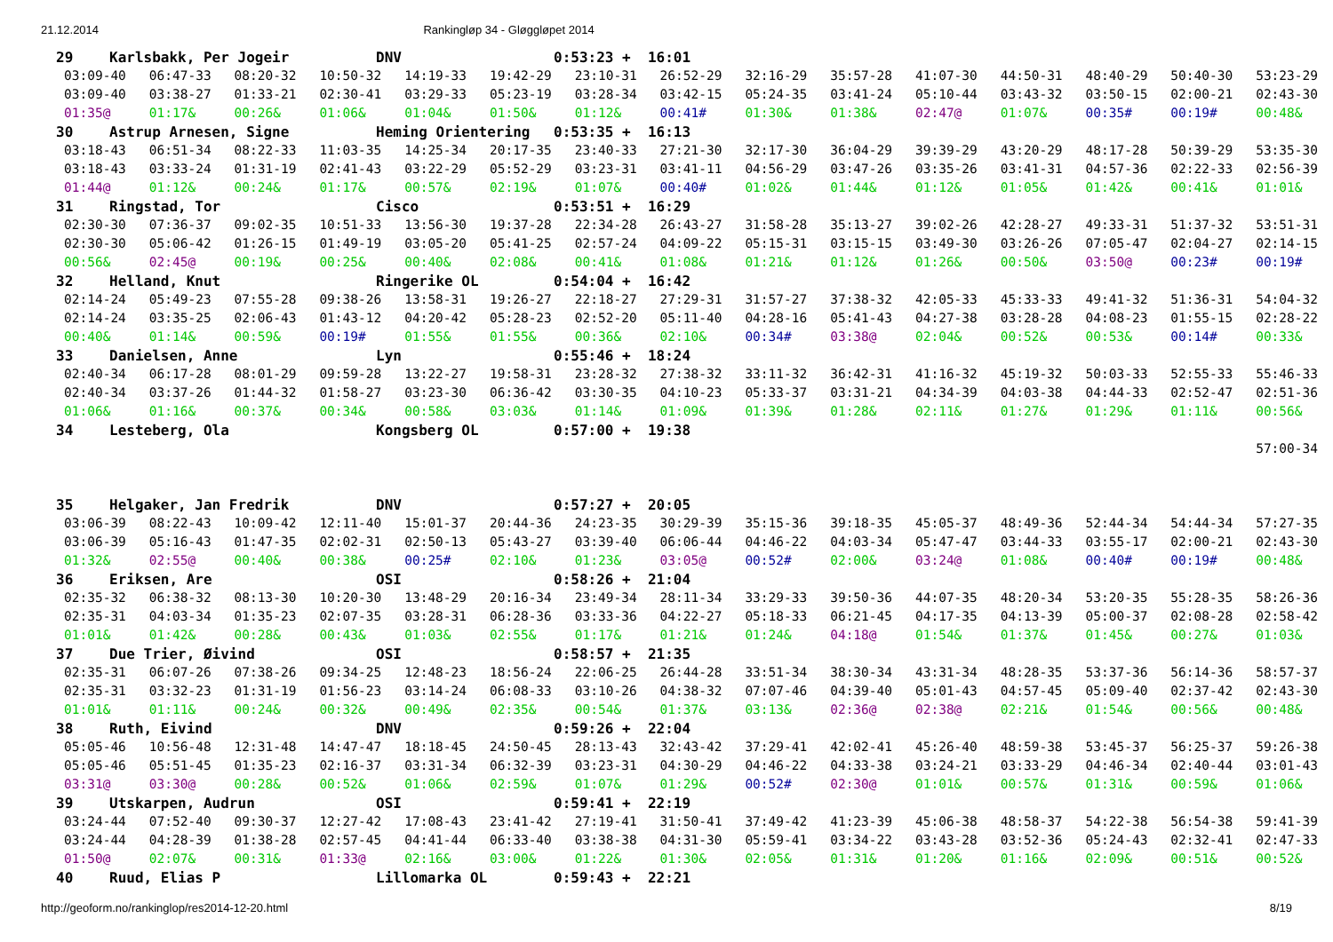21.12.2014 Rankingløp 34 - Gløggløpet 2014
| 29 Karlsbakk, Per Jogeir DNV 0:53:23 + 16:01 | | | | | | | | | | | | | | |
| 03:09-40 | 06:47-33 | 08:20-32 | 10:50-32 | 14:19-33 | 19:42-29 | 23:10-31 | 26:52-29 | 32:16-29 | 35:57-28 | 41:07-30 | 44:50-31 | 48:40-29 | 50:40-30 | 53:23-29 |
| 03:09-40 | 03:38-27 | 01:33-21 | 02:30-41 | 03:29-33 | 05:23-19 | 03:28-34 | 03:42-15 | 05:24-35 | 03:41-24 | 05:10-44 | 03:43-32 | 03:50-15 | 02:00-21 | 02:43-30 |
| 01:35@ | 01:17& | 00:26& | 01:06& | 01:04& | 01:50& | 01:12& | 00:41# | 01:30& | 01:38& | 02:47@ | 01:07& | 00:35# | 00:19# | 00:48& |
| 30 Astrup Arnesen, Signe Heming Orientering 0:53:35 + 16:13 | | | | | | | | | | | | | | |
| 03:18-43 | 06:51-34 | 08:22-33 | 11:03-35 | 14:25-34 | 20:17-35 | 23:40-33 | 27:21-30 | 32:17-30 | 36:04-29 | 39:39-29 | 43:20-29 | 48:17-28 | 50:39-29 | 53:35-30 |
| 03:18-43 | 03:33-24 | 01:31-19 | 02:41-43 | 03:22-29 | 05:52-29 | 03:23-31 | 03:41-11 | 04:56-29 | 03:47-26 | 03:35-26 | 03:41-31 | 04:57-36 | 02:22-33 | 02:56-39 |
| 01:44@ | 01:12& | 00:24& | 01:17& | 00:57& | 02:19& | 01:07& | 00:40# | 01:02& | 01:44& | 01:12& | 01:05& | 01:42& | 00:41& | 01:01& |
| 31 Ringstad, Tor Cisco 0:53:51 + 16:29 | | | | | | | | | | | | | | |
| 02:30-30 | 07:36-37 | 09:02-35 | 10:51-33 | 13:56-30 | 19:37-28 | 22:34-28 | 26:43-27 | 31:58-28 | 35:13-27 | 39:02-26 | 42:28-27 | 49:33-31 | 51:37-32 | 53:51-31 |
| 02:30-30 | 05:06-42 | 01:26-15 | 01:49-19 | 03:05-20 | 05:41-25 | 02:57-24 | 04:09-22 | 05:15-31 | 03:15-15 | 03:49-30 | 03:26-26 | 07:05-47 | 02:04-27 | 02:14-15 |
| 00:56& | 02:45@ | 00:19& | 00:25& | 00:40& | 02:08& | 00:41& | 01:08& | 01:21& | 01:12& | 01:26& | 00:50& | 03:50@ | 00:23# | 00:19# |
| 32 Helland, Knut Ringerike OL 0:54:04 + 16:42 | | | | | | | | | | | | | | |
| 02:14-24 | 05:49-23 | 07:55-28 | 09:38-26 | 13:58-31 | 19:26-27 | 22:18-27 | 27:29-31 | 31:57-27 | 37:38-32 | 42:05-33 | 45:33-33 | 49:41-32 | 51:36-31 | 54:04-32 |
| 02:14-24 | 03:35-25 | 02:06-43 | 01:43-12 | 04:20-42 | 05:28-23 | 02:52-20 | 05:11-40 | 04:28-16 | 05:41-43 | 04:27-38 | 03:28-28 | 04:08-23 | 01:55-15 | 02:28-22 |
| 00:40& | 01:14& | 00:59& | 00:19# | 01:55& | 01:55& | 00:36& | 02:10& | 00:34# | 03:38@ | 02:04& | 00:52& | 00:53& | 00:14# | 00:33& |
| 33 Danielsen, Anne Lyn 0:55:46 + 18:24 | | | | | | | | | | | | | | |
| 02:40-34 | 06:17-28 | 08:01-29 | 09:59-28 | 13:22-27 | 19:58-31 | 23:28-32 | 27:38-32 | 33:11-32 | 36:42-31 | 41:16-32 | 45:19-32 | 50:03-33 | 52:55-33 | 55:46-33 |
| 02:40-34 | 03:37-26 | 01:44-32 | 01:58-27 | 03:23-30 | 06:36-42 | 03:30-35 | 04:10-23 | 05:33-37 | 03:31-21 | 04:34-39 | 04:03-38 | 04:44-33 | 02:52-47 | 02:51-36 |
| 01:06& | 01:16& | 00:37& | 00:34& | 00:58& | 03:03& | 01:14& | 01:09& | 01:39& | 01:28& | 02:11& | 01:27& | 01:29& | 01:11& | 00:56& |
| 34 Lesteberg, Ola Kongsberg OL 0:57:00 + 19:38 | | | | | | | | | | | | | | |
| | | | | | | | | | | | | | | 57:00-34 |
| 35 Helgaker, Jan Fredrik DNV 0:57:27 + 20:05 | | | | | | | | | | | | | | |
| 03:06-39 | 08:22-43 | 10:09-42 | 12:11-40 | 15:01-37 | 20:44-36 | 24:23-35 | 30:29-39 | 35:15-36 | 39:18-35 | 45:05-37 | 48:49-36 | 52:44-34 | 54:44-34 | 57:27-35 |
| 03:06-39 | 05:16-43 | 01:47-35 | 02:02-31 | 02:50-13 | 05:43-27 | 03:39-40 | 06:06-44 | 04:46-22 | 04:03-34 | 05:47-47 | 03:44-33 | 03:55-17 | 02:00-21 | 02:43-30 |
| 01:32& | 02:55@ | 00:40& | 00:38& | 00:25# | 02:10& | 01:23& | 03:05@ | 00:52# | 02:00& | 03:24@ | 01:08& | 00:40# | 00:19# | 00:48& |
| 36 Eriksen, Are OSI 0:58:26 + 21:04 | | | | | | | | | | | | | | |
| 02:35-32 | 06:38-32 | 08:13-30 | 10:20-30 | 13:48-29 | 20:16-34 | 23:49-34 | 28:11-34 | 33:29-33 | 39:50-36 | 44:07-35 | 48:20-34 | 53:20-35 | 55:28-35 | 58:26-36 |
| 02:35-31 | 04:03-34 | 01:35-23 | 02:07-35 | 03:28-31 | 06:28-36 | 03:33-36 | 04:22-27 | 05:18-33 | 06:21-45 | 04:17-35 | 04:13-39 | 05:00-37 | 02:08-28 | 02:58-42 |
| 01:01& | 01:42& | 00:28& | 00:43& | 01:03& | 02:55& | 01:17& | 01:21& | 01:24& | 04:18@ | 01:54& | 01:37& | 01:45& | 00:27& | 01:03& |
| 37 Due Trier, Øivind OSI 0:58:57 + 21:35 | | | | | | | | | | | | | | |
| 02:35-31 | 06:07-26 | 07:38-26 | 09:34-25 | 12:48-23 | 18:56-24 | 22:06-25 | 26:44-28 | 33:51-34 | 38:30-34 | 43:31-34 | 48:28-35 | 53:37-36 | 56:14-36 | 58:57-37 |
| 02:35-31 | 03:32-23 | 01:31-19 | 01:56-23 | 03:14-24 | 06:08-33 | 03:10-26 | 04:38-32 | 07:07-46 | 04:39-40 | 05:01-43 | 04:57-45 | 05:09-40 | 02:37-42 | 02:43-30 |
| 01:01& | 01:11& | 00:24& | 00:32& | 00:49& | 02:35& | 00:54& | 01:37& | 03:13& | 02:36@ | 02:38@ | 02:21& | 01:54& | 00:56& | 00:48& |
| 38 Ruth, Eivind DNV 0:59:26 + 22:04 | | | | | | | | | | | | | | |
| 05:05-46 | 10:56-48 | 12:31-48 | 14:47-47 | 18:18-45 | 24:50-45 | 28:13-43 | 32:43-42 | 37:29-41 | 42:02-41 | 45:26-40 | 48:59-38 | 53:45-37 | 56:25-37 | 59:26-38 |
| 05:05-46 | 05:51-45 | 01:35-23 | 02:16-37 | 03:31-34 | 06:32-39 | 03:23-31 | 04:30-29 | 04:46-22 | 04:33-38 | 03:24-21 | 03:33-29 | 04:46-34 | 02:40-44 | 03:01-43 |
| 03:31@ | 03:30@ | 00:28& | 00:52& | 01:06& | 02:59& | 01:07& | 01:29& | 00:52# | 02:30@ | 01:01& | 00:57& | 01:31& | 00:59& | 01:06& |
| 39 Utskarpen, Audrun OSI 0:59:41 + 22:19 | | | | | | | | | | | | | | |
| 03:24-44 | 07:52-40 | 09:30-37 | 12:27-42 | 17:08-43 | 23:41-42 | 27:19-41 | 31:50-41 | 37:49-42 | 41:23-39 | 45:06-38 | 48:58-37 | 54:22-38 | 56:54-38 | 59:41-39 |
| 03:24-44 | 04:28-39 | 01:38-28 | 02:57-45 | 04:41-44 | 06:33-40 | 03:38-38 | 04:31-30 | 05:59-41 | 03:34-22 | 03:43-28 | 03:52-36 | 05:24-43 | 02:32-41 | 02:47-33 |
| 01:50@ | 02:07& | 00:31& | 01:33@ | 02:16& | 03:00& | 01:22& | 01:30& | 02:05& | 01:31& | 01:20& | 01:16& | 02:09& | 00:51& | 00:52& |
| 40 Ruud, Elias P Lillomarka OL 0:59:43 + 22:21 | | | | | | | | | | | | | | |
http://geoform.no/rankinglop/res2014-12-20.html 8/19